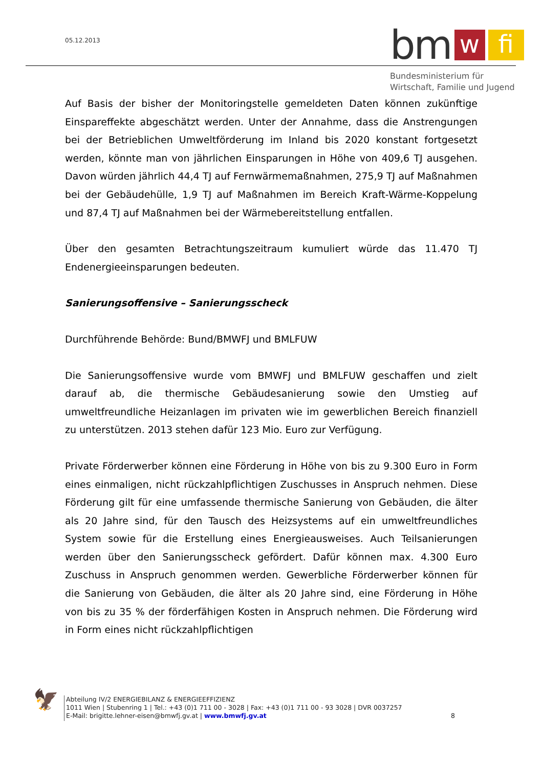05.12.2013
bm
w
fi
Bundesministerium für
Wirtschaft, Familie und Jugend
Auf Basis der bisher der Monitoringstelle gemeldeten Daten können zukünftige Einspareffekte abgeschätzt werden. Unter der Annahme, dass die Anstrengungen bei der Betrieblichen Umweltförderung im Inland bis 2020 konstant fortgesetzt werden, könnte man von jährlichen Einsparungen in Höhe von 409,6 TJ ausgehen. Davon würden jährlich 44,4 TJ auf Fernwärmemaßnahmen, 275,9 TJ auf Maßnahmen bei der Gebäudehülle, 1,9 TJ auf Maßnahmen im Bereich Kraft-Wärme-Koppelung und 87,4 TJ auf Maßnahmen bei der Wärmebereitstellung entfallen.
Über den gesamten Betrachtungszeitraum kumuliert würde das 11.470 TJ Endenergieeinsparungen bedeuten.
Sanierungsoffensive – Sanierungsscheck
Durchführende Behörde: Bund/BMWFJ und BMLFUW
Die Sanierungsoffensive wurde vom BMWFJ und BMLFUW geschaffen und zielt darauf ab, die thermische Gebäudesanierung sowie den Umstieg auf umweltfreundliche Heizanlagen im privaten wie im gewerblichen Bereich finanziell zu unterstützen. 2013 stehen dafür 123 Mio. Euro zur Verfügung.
Private Förderwerber können eine Förderung in Höhe von bis zu 9.300 Euro in Form eines einmaligen, nicht rückzahlpflichtigen Zuschusses in Anspruch nehmen. Diese Förderung gilt für eine umfassende thermische Sanierung von Gebäuden, die älter als 20 Jahre sind, für den Tausch des Heizsystems auf ein umweltfreundliches System sowie für die Erstellung eines Energieausweises. Auch Teilsanierungen werden über den Sanierungsscheck gefördert. Dafür können max. 4.300 Euro Zuschuss in Anspruch genommen werden. Gewerbliche Förderwerber können für die Sanierung von Gebäuden, die älter als 20 Jahre sind, eine Förderung in Höhe von bis zu 35 % der förderfähigen Kosten in Anspruch nehmen. Die Förderung wird in Form eines nicht rückzahlpflichtigen
🦅
Abteilung IV/2 ENERGIEBILANZ & ENERGIEEFFIZIENZ
1011 Wien | Stubenring 1 | Tel.: +43 (0)1 711 00 - 3028 | Fax: +43 (0)1 711 00 - 93 3028 | DVR 0037257
E-Mail: brigitte.lehner-eisen@bmwfj.gv.at | www.bmwfj.gv.at 8